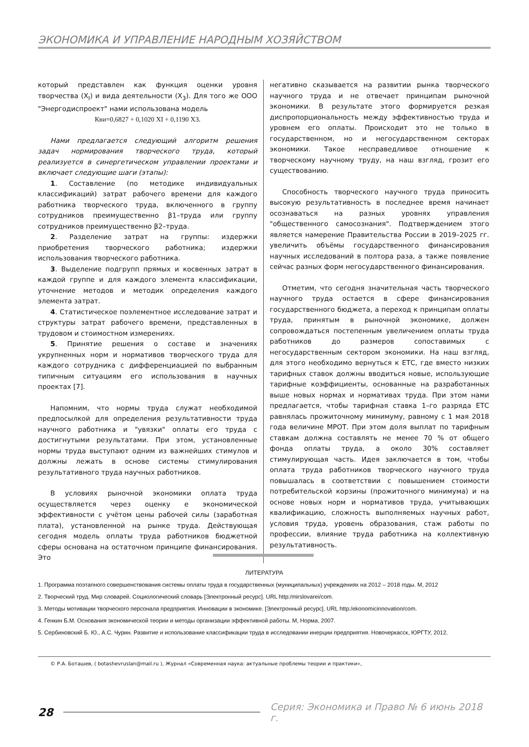ЭКОНОМИКА И УПРАВЛЕНИЕ НАРОДНЫМ ХОЗЯЙСТВОМ
который представлен как функция оценки уровня творчества (X<sub>I</sub>) и вида деятельности (X<sub>3</sub>). Для того же ООО "Энергодиспроект" нами использована модель
Кви=0,6827 + 0,1020 XI + 0,1190 X3.
Нами предлагается следующий алгоритм решения задач нормирования творческого труда, который реализуется в синергетическом управлении проектами и включает следующие шаги (этапы):
1. Составление (по методике индивидуальных классификаций) затрат рабочего времени для каждого работника творческого труда, включенного в группу сотрудников преимущественно β1–труда или группу сотрудников преимущественно β2–труда.
2. Разделение затрат на группы: издержки приобретения творческого работника; издержки использования творческого работника.
3. Выделение подгрупп прямых и косвенных затрат в каждой группе и для каждого элемента классификации, уточнение методов и методик определения каждого элемента затрат.
4. Статистическое поэлементное исследование затрат и структуры затрат рабочего времени, представленных в трудовом и стоимостном измерениях.
5. Принятие решения о составе и значениях укрупненных норм и нормативов творческого труда для каждого сотрудника с дифференциацией по выбранным типичным ситуациям его использования в научных проектах [7].
Напомним, что нормы труда служат необходимой предпосылкой для определения результативности труда научного работника и "увязки" оплаты его труда с достигнутыми результатами. При этом, установленные нормы труда выступают одним из важнейших стимулов и должны лежать в основе системы стимулирования результативного труда научных работников.
В условиях рыночной экономики оплата труда осуществляется через оценку е экономической эффективности с учётом цены рабочей силы (заработная плата), установленной на рынке труда. Действующая сегодня модель оплаты труда работников бюджетной сферы основана на остаточном принципе финансирования. Это
негативно сказывается на развитии рынка творческого научного труда и не отвечает принципам рыночной экономики. В результате этого формируется резкая диспропорциональность между эффективностью труда и уровнем его оплаты. Происходит это не только в государственном, но и негосударственном секторах экономики. Такое несправедливое отношение к творческому научному труду, на наш взгляд, грозит его существованию.
Способность творческого научного труда приносить высокую результативность в последнее время начинает осознаваться на разных уровнях управления "общественного самосознания". Подтверждением этого является намерение Правительства России в 2019–2025 гг. увеличить объёмы государственного финансирования научных исследований в полтора раза, а также появление сейчас разных форм негосударственного финансирования.
Отметим, что сегодня значительная часть творческого научного труда остается в сфере финансирования государственного бюджета, а переход к принципам оплаты труда, принятым в рыночной экономике, должен сопровождаться постепенным увеличением оплаты труда работников до размеров сопоставимых с негосударственным сектором экономики. На наш взгляд, для этого необходимо вернуться к ЕТС, где вместо низких тарифных ставок должны вводиться новые, использующие тарифные коэффициенты, основанные на разработанных выше новых нормах и нормативах труда. При этом нами предлагается, чтобы тарифная ставка 1–го разряда ЕТС равнялась прожиточному минимуму, равному с 1 мая 2018 года величине МРОТ. При этом доля выплат по тарифным ставкам должна составлять не менее 70 % от общего фонда оплаты труда, а около 30% составляет стимулирующая часть. Идея заключается в том, чтобы оплата труда работников творческого научного труда повышалась в соответствии с повышением стоимости потребительской корзины (прожиточного минимума) и на основе новых норм и нормативов труда, учитывающих квалификацию, сложность выполняемых научных работ, условия труда, уровень образования, стаж работы по профессии, влияние труда работника на коллективную результативность.
ЛИТЕРАТУРА
1. Программа поэтапного совершенствования системы оплаты труда в государственных (муниципальных) учреждениях на 2012 – 2018 годы. М, 2012
2. Творческий труд. Мир словарей. Социологический словарь [Электронный ресурс]. URL http:/mirslovarei/com.
3. Методы мотивации творческого персонала предприятия. Инновации в экономике. [Электронный ресурс]. URL http:/ekonomicinnovation/com.
4. Генкин Б.М. Основания экономической теории и методы организации эффективной работы. М, Норма, 2007.
5. Сербиновский Б. Ю., А.С. Чурин. Развитие и использование классификации труда в исследовании инерции предприятия. Новочеркасск, ЮРГТУ, 2012.
© Р.А. Боташев, ( botashevruslan@mail.ru ), Журнал «Современная наука: актуальные проблемы теории и практики»,
28 Серия: Экономика и Право № 6 июнь 2018 г.